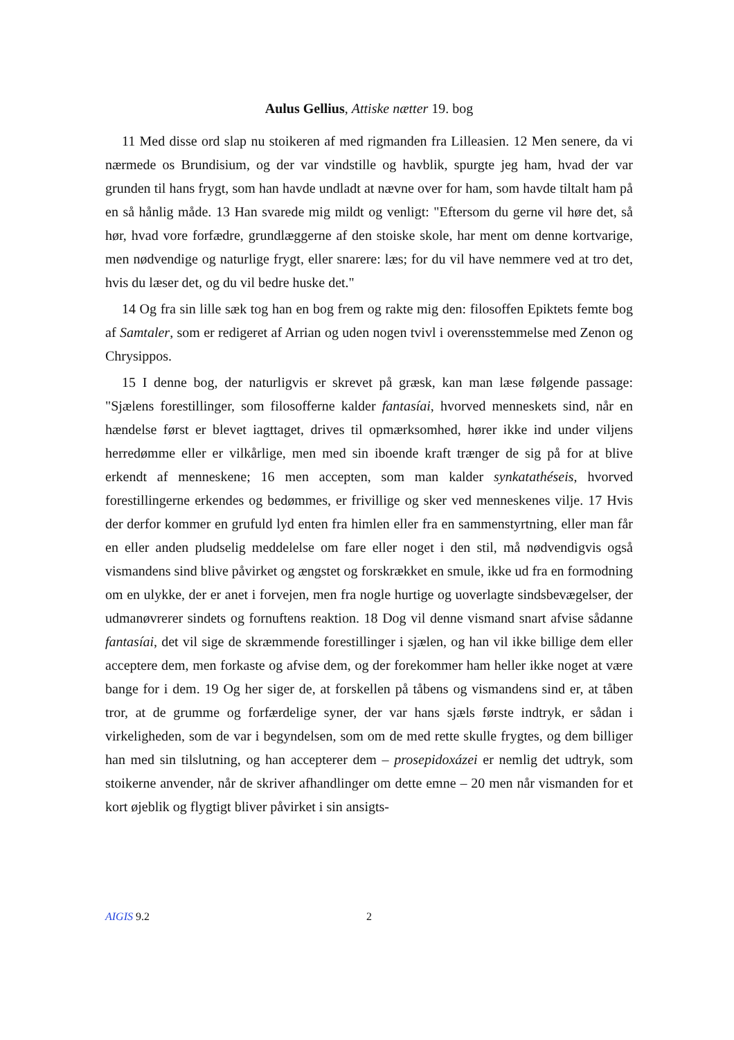Aulus Gellius, Attiske nætter 19. bog
11 Med disse ord slap nu stoikeren af med rigmanden fra Lilleasien. 12 Men senere, da vi nærmede os Brundisium, og der var vindstille og havblik, spurgte jeg ham, hvad der var grunden til hans frygt, som han havde undladt at nævne over for ham, som havde tiltalt ham på en så hånlig måde. 13 Han svarede mig mildt og venligt: "Eftersom du gerne vil høre det, så hør, hvad vore forfædre, grundlæggerne af den stoiske skole, har ment om denne kortvarige, men nødvendige og naturlige frygt, eller snarere: læs; for du vil have nemmere ved at tro det, hvis du læser det, og du vil bedre huske det."
14 Og fra sin lille sæk tog han en bog frem og rakte mig den: filosoffen Epiktets femte bog af Samtaler, som er redigeret af Arrian og uden nogen tvivl i overensstemmelse med Zenon og Chrysippos.
15 I denne bog, der naturligvis er skrevet på græsk, kan man læse følgende passage: "Sjælens forestillinger, som filosofferne kalder fantasíai, hvorved menneskets sind, når en hændelse først er blevet iagttaget, drives til opmærksomhed, hører ikke ind under viljens herredømme eller er vilkårlige, men med sin iboende kraft trænger de sig på for at blive erkendt af menneskene; 16 men accepten, som man kalder synkatathéseis, hvorved forestillingerne erkendes og bedømmes, er frivillige og sker ved menneskenes vilje. 17 Hvis der derfor kommer en grufuld lyd enten fra himlen eller fra en sammenstyrtning, eller man får en eller anden pludselig meddelelse om fare eller noget i den stil, må nødvendigvis også vismandens sind blive påvirket og ængstet og forskrækket en smule, ikke ud fra en formodning om en ulykke, der er anet i forvejen, men fra nogle hurtige og uoverlagte sindsbevægelser, der udmanøvrerer sindets og fornuftens reaktion. 18 Dog vil denne vismand snart afvise sådanne fantasíai, det vil sige de skræmmende forestillinger i sjælen, og han vil ikke billige dem eller acceptere dem, men forkaste og afvise dem, og der forekommer ham heller ikke noget at være bange for i dem. 19 Og her siger de, at forskellen på tåbens og vismandens sind er, at tåben tror, at de grumme og forfærdelige syner, der var hans sjæls første indtryk, er sådan i virkeligheden, som de var i begyndelsen, som om de med rette skulle frygtes, og dem billiger han med sin tilslutning, og han accepterer dem – prosepidoxázei er nemlig det udtryk, som stoikerne anvender, når de skriver afhandlinger om dette emne – 20 men når vismanden for et kort øjeblik og flygtigt bliver påvirket i sin ansigts-
AIGIS 9.2 2